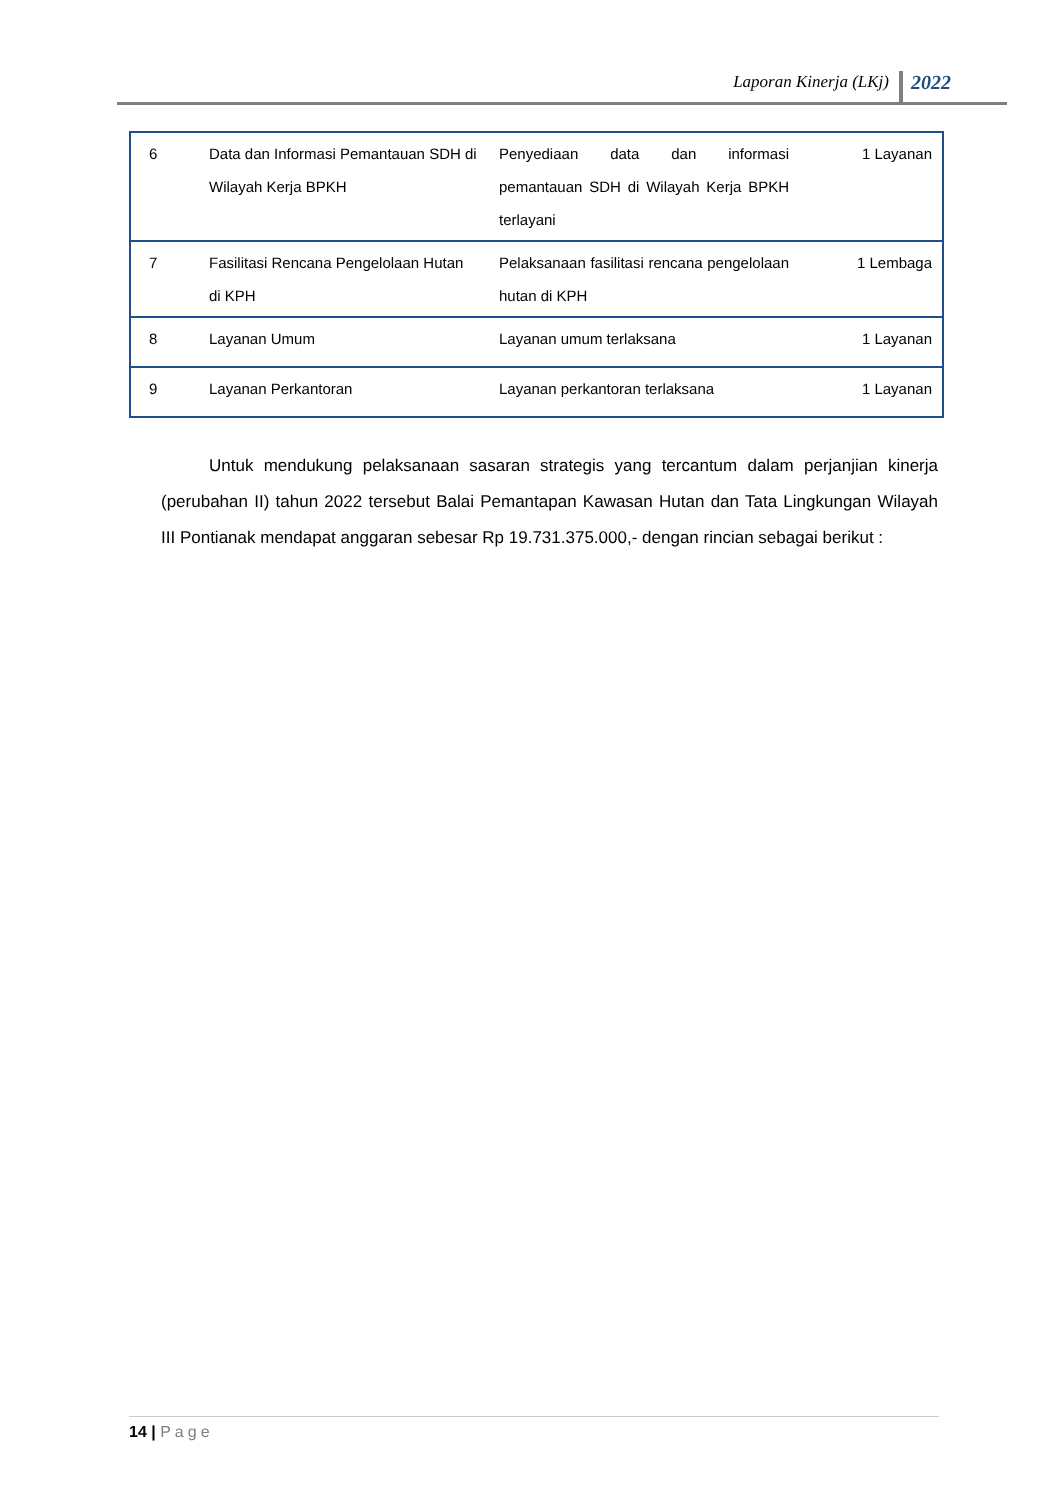Laporan Kinerja (LKj)
2022
| 6 | Data dan Informasi Pemantauan SDH di Wilayah Kerja BPKH | Penyediaan data dan informasi pemantauan SDH di Wilayah Kerja BPKH terlayani | 1 Layanan |
| 7 | Fasilitasi Rencana Pengelolaan Hutan di KPH | Pelaksanaan fasilitasi rencana pengelolaan hutan di KPH | 1 Lembaga |
| 8 | Layanan Umum | Layanan umum terlaksana | 1 Layanan |
| 9 | Layanan Perkantoran | Layanan perkantoran terlaksana | 1 Layanan |
Untuk mendukung pelaksanaan sasaran strategis yang tercantum dalam perjanjian kinerja (perubahan II) tahun 2022 tersebut Balai Pemantapan Kawasan Hutan dan Tata Lingkungan Wilayah III Pontianak mendapat anggaran sebesar Rp 19.731.375.000,- dengan rincian sebagai berikut :
14 | Page